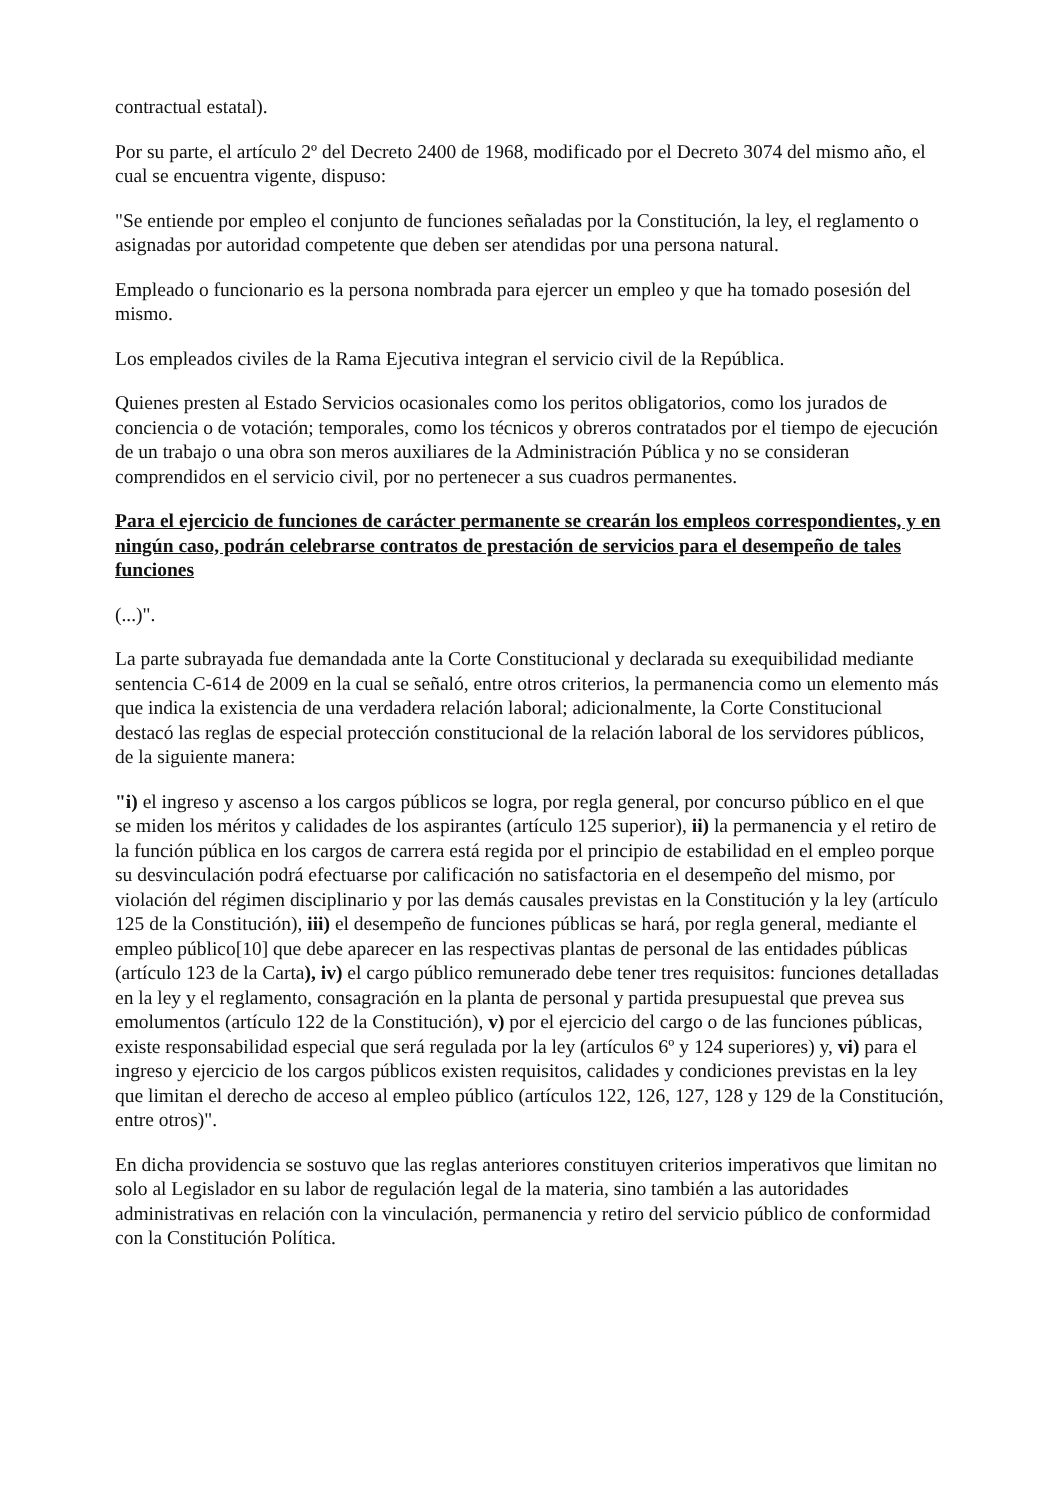contractual estatal).
Por su parte, el artículo 2º del Decreto 2400 de 1968, modificado por el Decreto 3074 del mismo año, el cual se encuentra vigente, dispuso:
"Se entiende por empleo el conjunto de funciones señaladas por la Constitución, la ley, el reglamento o asignadas por autoridad competente que deben ser atendidas por una persona natural.
Empleado o funcionario es la persona nombrada para ejercer un empleo y que ha tomado posesión del mismo.
Los empleados civiles de la Rama Ejecutiva integran el servicio civil de la República.
Quienes presten al Estado Servicios ocasionales como los peritos obligatorios, como los jurados de conciencia o de votación; temporales, como los técnicos y obreros contratados por el tiempo de ejecución de un trabajo o una obra son meros auxiliares de la Administración Pública y no se consideran comprendidos en el servicio civil, por no pertenecer a sus cuadros permanentes.
Para el ejercicio de funciones de carácter permanente se crearán los empleos correspondientes, y en ningún caso, podrán celebrarse contratos de prestación de servicios para el desempeño de tales funciones
(...)".
La parte subrayada fue demandada ante la Corte Constitucional y declarada su exequibilidad mediante sentencia C-614 de 2009 en la cual se señaló, entre otros criterios, la permanencia como un elemento más que indica la existencia de una verdadera relación laboral; adicionalmente, la Corte Constitucional destacó las reglas de especial protección constitucional de la relación laboral de los servidores públicos, de la siguiente manera:
"i) el ingreso y ascenso a los cargos públicos se logra, por regla general, por concurso público en el que se miden los méritos y calidades de los aspirantes (artículo 125 superior), ii) la permanencia y el retiro de la función pública en los cargos de carrera está regida por el principio de estabilidad en el empleo porque su desvinculación podrá efectuarse por calificación no satisfactoria en el desempeño del mismo, por violación del régimen disciplinario y por las demás causales previstas en la Constitución y la ley (artículo 125 de la Constitución), iii) el desempeño de funciones públicas se hará, por regla general, mediante el empleo público[10] que debe aparecer en las respectivas plantas de personal de las entidades públicas (artículo 123 de la Carta), iv) el cargo público remunerado debe tener tres requisitos: funciones detalladas en la ley y el reglamento, consagración en la planta de personal y partida presupuestal que prevea sus emolumentos (artículo 122 de la Constitución), v) por el ejercicio del cargo o de las funciones públicas, existe responsabilidad especial que será regulada por la ley (artículos 6º y 124 superiores) y, vi) para el ingreso y ejercicio de los cargos públicos existen requisitos, calidades y condiciones previstas en la ley que limitan el derecho de acceso al empleo público (artículos 122, 126, 127, 128 y 129 de la Constitución, entre otros)".
En dicha providencia se sostuvo que las reglas anteriores constituyen criterios imperativos que limitan no solo al Legislador en su labor de regulación legal de la materia, sino también a las autoridades administrativas en relación con la vinculación, permanencia y retiro del servicio público de conformidad con la Constitución Política.